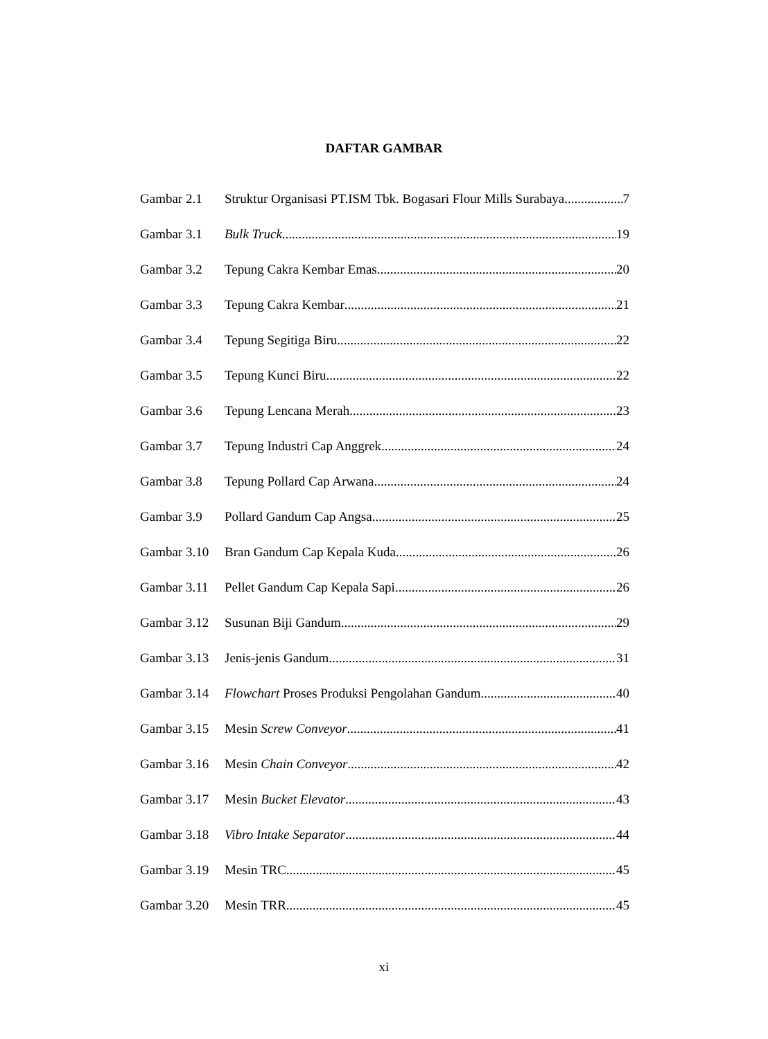DAFTAR GAMBAR
Gambar 2.1 Struktur Organisasi PT.ISM Tbk. Bogasari Flour Mills Surabaya 7
Gambar 3.1 Bulk Truck 19
Gambar 3.2 Tepung Cakra Kembar Emas 20
Gambar 3.3 Tepung Cakra Kembar 21
Gambar 3.4 Tepung Segitiga Biru 22
Gambar 3.5 Tepung Kunci Biru 22
Gambar 3.6 Tepung Lencana Merah 23
Gambar 3.7 Tepung Industri Cap Anggrek 24
Gambar 3.8 Tepung Pollard Cap Arwana 24
Gambar 3.9 Pollard Gandum Cap Angsa 25
Gambar 3.10 Bran Gandum Cap Kepala Kuda 26
Gambar 3.11 Pellet Gandum Cap Kepala Sapi 26
Gambar 3.12 Susunan Biji Gandum 29
Gambar 3.13 Jenis-jenis Gandum 31
Gambar 3.14 Flowchart Proses Produksi Pengolahan Gandum 40
Gambar 3.15 Mesin Screw Conveyor 41
Gambar 3.16 Mesin Chain Conveyor 42
Gambar 3.17 Mesin Bucket Elevator 43
Gambar 3.18 Vibro Intake Separator 44
Gambar 3.19 Mesin TRC 45
Gambar 3.20 Mesin TRR 45
xi